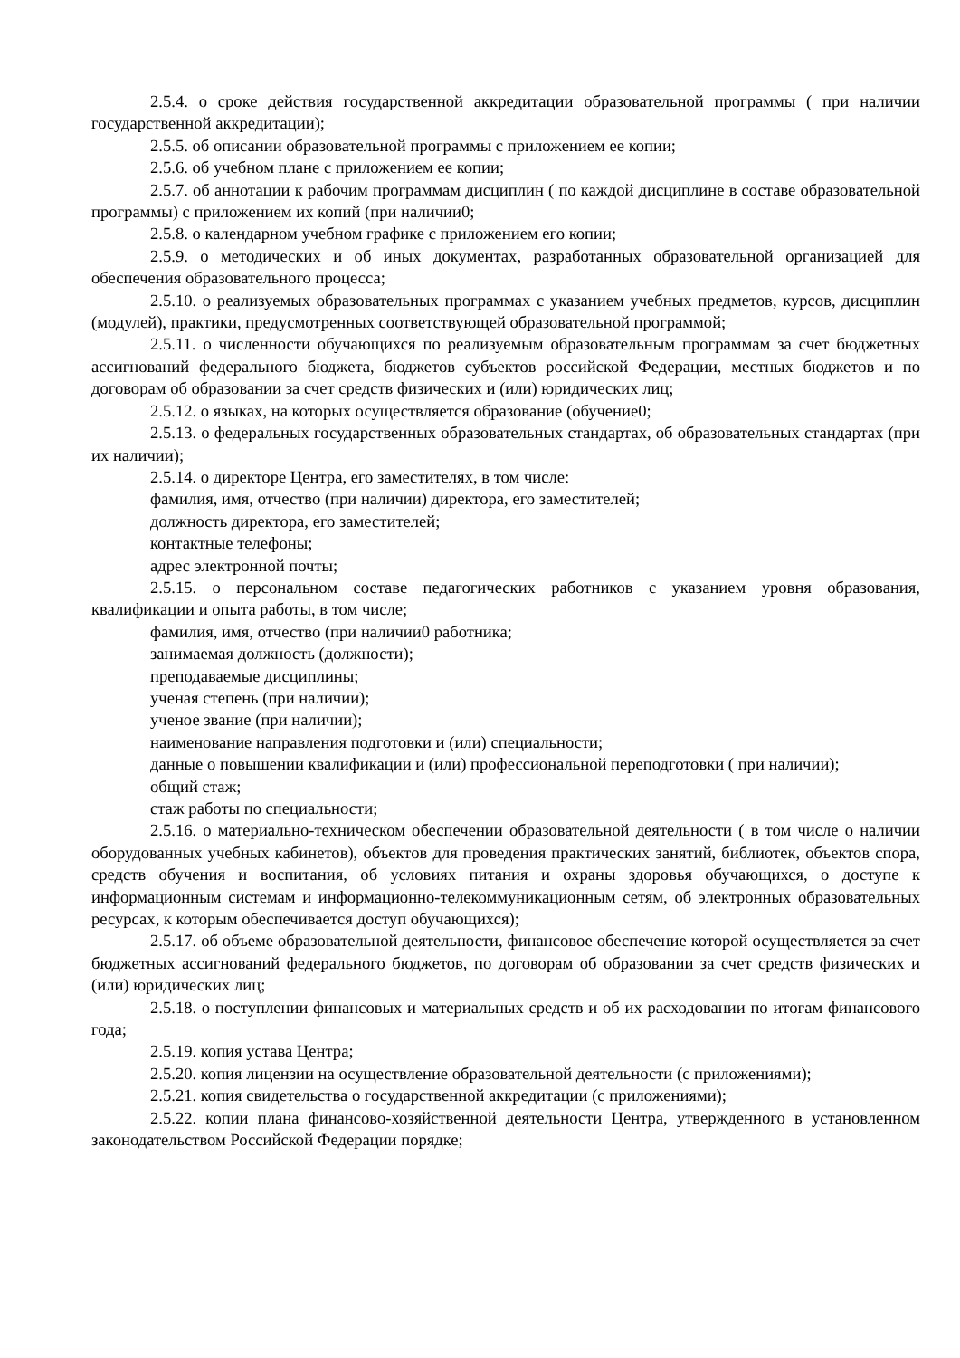2.5.4. о сроке действия государственной аккредитации образовательной программы ( при наличии государственной аккредитации);
2.5.5. об описании образовательной программы с приложением ее копии;
2.5.6. об учебном плане с приложением ее копии;
2.5.7. об аннотации к рабочим программам дисциплин ( по каждой дисциплине в составе образовательной программы) с приложением их копий (при наличии0;
2.5.8. о календарном учебном графике с приложением его копии;
2.5.9. о методических и об иных документах, разработанных образовательной организацией для обеспечения образовательного процесса;
2.5.10. о реализуемых образовательных программах с указанием учебных предметов, курсов, дисциплин (модулей), практики, предусмотренных соответствующей образовательной программой;
2.5.11. о численности обучающихся по реализуемым образовательным программам за счет бюджетных ассигнований федерального бюджета, бюджетов субъектов российской Федерации, местных бюджетов и по договорам об образовании за счет средств физических и (или) юридических лиц;
2.5.12. о языках, на которых осуществляется образование (обучение0;
2.5.13. о федеральных государственных образовательных стандартах, об образовательных стандартах (при их наличии);
2.5.14. о директоре Центра, его заместителях, в том числе:
фамилия, имя, отчество (при наличии) директора, его заместителей;
должность директора, его заместителей;
контактные телефоны;
адрес электронной почты;
2.5.15. о персональном составе педагогических работников с указанием уровня образования, квалификации и опыта работы, в том числе;
фамилия, имя, отчество (при наличии0 работника;
занимаемая должность (должности);
преподаваемые дисциплины;
ученая степень (при наличии);
ученое звание (при наличии);
наименование направления подготовки и (или) специальности;
данные о повышении квалификации и (или) профессиональной переподготовки ( при наличии);
общий стаж;
стаж работы по специальности;
2.5.16. о материально-техническом обеспечении образовательной деятельности ( в том числе о наличии оборудованных учебных кабинетов), объектов для проведения практических занятий, библиотек, объектов спора, средств обучения и воспитания, об условиях питания и охраны здоровья обучающихся, о доступе к информационным системам и информационно-телекоммуникационным сетям, об электронных образовательных ресурсах, к которым обеспечивается доступ обучающихся);
2.5.17. об объеме образовательной деятельности, финансовое обеспечение которой осуществляется за счет бюджетных ассигнований федерального бюджетов, по договорам об образовании за счет средств физических и (или) юридических лиц;
2.5.18. о поступлении финансовых и материальных средств и об их расходовании по итогам финансового года;
2.5.19. копия устава Центра;
2.5.20. копия лицензии на осуществление образовательной деятельности (с приложениями);
2.5.21. копия свидетельства о государственной аккредитации (с приложениями);
2.5.22. копии плана финансово-хозяйственной деятельности Центра, утвержденного в установленном законодательством Российской Федерации порядке;